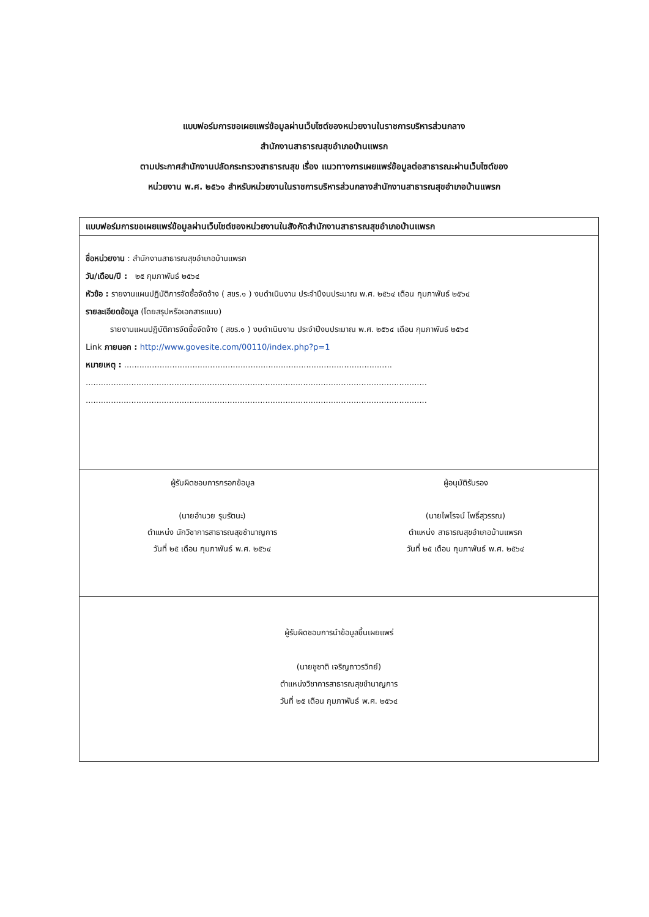แบบฟอร์มการขอเผยแพร่ข้อมูลผ่านเว็บไซต์ของหน่วยงานในราชการบริหารส่วนกลาง
สำนักงานสาธารณสุขอำเภอบ้านแพรก
ตามประกาศสำนักงานปลัดกระทรวงสาธารณสุข เรื่อง แนวทางการเผยแพร่ข้อมูลต่อสาธารณะผ่านเว็บไซต์ของ
หน่วยงาน พ.ศ. ๒๕๖๑ สำหรับหน่วยงานในราชการบริหารส่วนกลางสำนักงานสาธารณสุขอำเภอบ้านแพรก
| แบบฟอร์มการขอเผยแพร่ข้อมูลผ่านเว็บไซต์ของหน่วยงานในสังกัดสำนักงานสาธารณสุขอำเภอบ้านแพรก |
| --- |
| ชื่อหน่วยงาน : สำนักงานสาธารณสุขอำเภอบ้านแพรก วัน/เดือน/ปี : ๒๕ กุมภาพันธ์ ๒๕๖๔ หัวข้อ : รายงานแผนปฏิบัติการจัดซื้อจัดจ้าง ( สขร.๑ ) งบดำเนินงาน ประจำปีงบประมาณ พ.ศ. ๒๕๖๔ เดือน กุมภาพันธ์ ๒๕๖๔ รายละเอียดข้อมูล (โดยสรุปหรือเอกสารแนบ) รายงานแผนปฏิบัติการจัดซื้อจัดจ้าง ( สขร.๑ ) งบดำเนินงาน ประจำปีงบประมาณ พ.ศ. ๒๕๖๔ เดือน กุมภาพันธ์ ๒๕๖๔ Link ภายนอก : http://www.govesite.com/00110/index.php?p=1 หมายเหตุ : .......................................................................................................... ....................................................................................................................................... ....................................................................................................................................... |
| ผู้รับผิดชอบการกรอกข้อมูล (นายอำนวย รุมรัตนะ) ตำแหน่ง นักวิชาการสาธารณสุขชำนาญการ วันที่ ๒๕ เดือน กุมภาพันธ์ พ.ศ. ๒๕๖๔ ผู้อนุมัติรับรอง (นายไพโรจน์ โพธิ์สุวรรณ) ตำแหน่ง สาธารณสุขอำเภอบ้านแพรก วันที่ ๒๕ เดือน กุมภาพันธ์ พ.ศ. ๒๕๖๔ |
| ผู้รับผิดชอบการนำข้อมูลขึ้นเผยแพร่ (นายชูชาติ เจริญถาวรวิทย์) ตำแหน่งวิชาการสาธารณสุขชำนาญการ วันที่ ๒๕ เดือน กุมภาพันธ์ พ.ศ. ๒๕๖๔ |